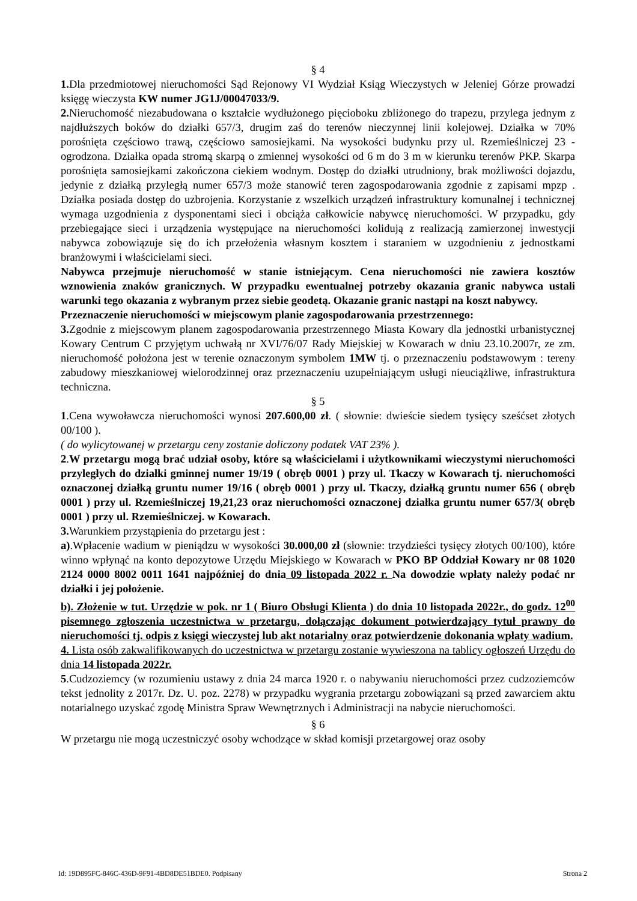§ 4
1. Dla przedmiotowej nieruchomości Sąd Rejonowy VI Wydział Ksiąg Wieczystych w Jeleniej Górze prowadzi księgę wieczysta KW numer JG1J/00047033/9.
2. Nieruchomość niezabudowana o kształcie wydłużonego pięcioboku zbliżonego do trapezu, przylega jednym z najdłuższych boków do działki 657/3, drugim zaś do terenów nieczynnej linii kolejowej. Działka w 70% porośnięta częściowo trawą, częściowo samosiejkami. Na wysokości budynku przy ul. Rzemieślniczej 23 - ogrodzona. Działka opada stromą skarpą o zmiennej wysokości od 6 m do 3 m w kierunku terenów PKP. Skarpa porośnięta samosiejkami zakończona ciekiem wodnym. Dostęp do działki utrudniony, brak możliwości dojazdu, jedynie z działką przyległą numer 657/3 może stanowić teren zagospodarowania zgodnie z zapisami mpzp . Działka posiada dostęp do uzbrojenia. Korzystanie z wszelkich urządzeń infrastruktury komunalnej i technicznej wymaga uzgodnienia z dysponentami sieci i obciąża całkowicie nabywcę nieruchomości. W przypadku, gdy przebiegające sieci i urządzenia występujące na nieruchomości kolidują z realizacją zamierzonej inwestycji nabywca zobowiązuje się do ich przełożenia własnym kosztem i staraniem w uzgodnieniu z jednostkami branżowymi i właścicielami sieci.
Nabywca przejmuje nieruchomość w stanie istniejącym. Cena nieruchomości nie zawiera kosztów wznowienia znaków granicznych. W przypadku ewentualnej potrzeby okazania granic nabywca ustali warunki tego okazania z wybranym przez siebie geodetą. Okazanie granic nastąpi na koszt nabywcy.
Przeznaczenie nieruchomości w miejscowym planie zagospodarowania przestrzennego:
3. Zgodnie z miejscowym planem zagospodarowania przestrzennego Miasta Kowary dla jednostki urbanistycznej Kowary Centrum C przyjętym uchwałą nr XVI/76/07 Rady Miejskiej w Kowarach w dniu 23.10.2007r, ze zm. nieruchomość położona jest w terenie oznaczonym symbolem 1MW tj. o przeznaczeniu podstawowym : tereny zabudowy mieszkaniowej wielorodzinnej oraz przeznaczeniu uzupełniającym usługi nieuciążliwe, infrastruktura techniczna.
§ 5
1.Cena wywoławcza nieruchomości wynosi 207.600,00 zł. ( słownie: dwieście siedem tysięcy sześćset złotych 00/100 ).
( do wylicytowanej w przetargu ceny zostanie doliczony podatek VAT 23% ).
2.W przetargu mogą brać udział osoby, które są właścicielami i użytkownikami wieczystymi nieruchomości przyległych do działki gminnej numer 19/19 ( obręb 0001 ) przy ul. Tkaczy w Kowarach tj. nieruchomości oznaczonej działką gruntu numer 19/16 ( obręb 0001 ) przy ul. Tkaczy, działką gruntu numer 656 ( obręb 0001 ) przy ul. Rzemieślniczej 19,21,23 oraz nieruchomości oznaczonej działka gruntu numer 657/3( obręb 0001 ) przy ul. Rzemieślniczej. w Kowarach.
3. Warunkiem przystąpienia do przetargu jest :
a).Wpłacenie wadium w pieniądzu w wysokości 30.000,00 zł (słownie: trzydzieści tysięcy złotych 00/100), które winno wpłynąć na konto depozytowe Urzędu Miejskiego w Kowarach w PKO BP Oddział Kowary nr 08 1020 2124 0000 8002 0011 1641 najpóźniej do dnia 09 listopada 2022 r. Na dowodzie wpłaty należy podać nr działki i jej położenie.
b). Złożenie w tut. Urzędzie w pok. nr 1 ( Biuro Obsługi Klienta ) do dnia 10 listopada 2022r., do godz. 12<sup>00</sup> pisemnego zgłoszenia uczestnictwa w przetargu, dołączając dokument potwierdzający tytuł prawny do nieruchomości tj. odpis z księgi wieczystej lub akt notarialny oraz potwierdzenie dokonania wpłaty wadium.
4. Lista osób zakwalifikowanych do uczestnictwa w przetargu zostanie wywieszona na tablicy ogłoszeń Urzędu do dnia 14 listopada 2022r.
5.Cudzoziemcy (w rozumieniu ustawy z dnia 24 marca 1920 r. o nabywaniu nieruchomości przez cudzoziemców tekst jednolity z 2017r. Dz. U. poz. 2278) w przypadku wygrania przetargu zobowiązani są przed zawarciem aktu notarialnego uzyskać zgodę Ministra Spraw Wewnętrznych i Administracji na nabycie nieruchomości.
§ 6
W przetargu nie mogą uczestniczyć osoby wchodzące w skład komisji przetargowej oraz osoby
Id: 19D895FC-846C-436D-9F91-4BD8DE51BDE0. Podpisany Strona 2